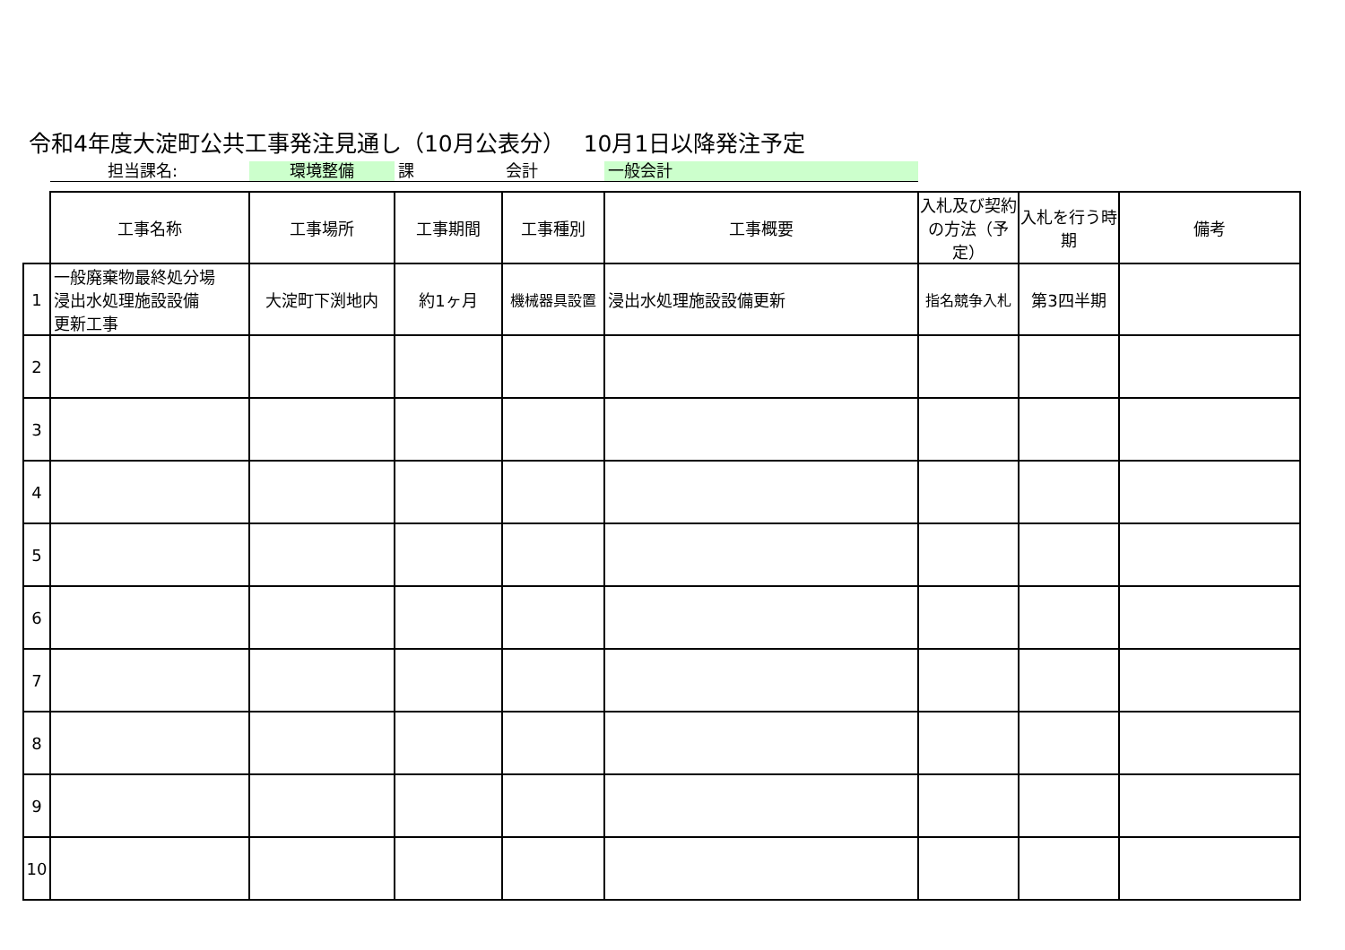令和4年度大淀町公共工事発注見通し（10月公表分）　 10月1日以降発注予定
担当課名: 環境整備 課 会計 一般会計
| | 工事名称 | 工事場所 | 工事期間 | 工事種別 | 工事概要 | 入札及び契約の方法（予定） | 入札を行う時期 | 備考 |
| 1 | 一般廃棄物最終処分場 浸出水処理施設設備 更新工事 | 大淀町下渕地内 | 約1ヶ月 | 機械器具設置 | 浸出水処理施設設備更新 | 指名競争入札 | 第3四半期 | |
| 2 | | | | | | | | |
| 3 | | | | | | | | |
| 4 | | | | | | | | |
| 5 | | | | | | | | |
| 6 | | | | | | | | |
| 7 | | | | | | | | |
| 8 | | | | | | | | |
| 9 | | | | | | | | |
| 10 | | | | | | | | |